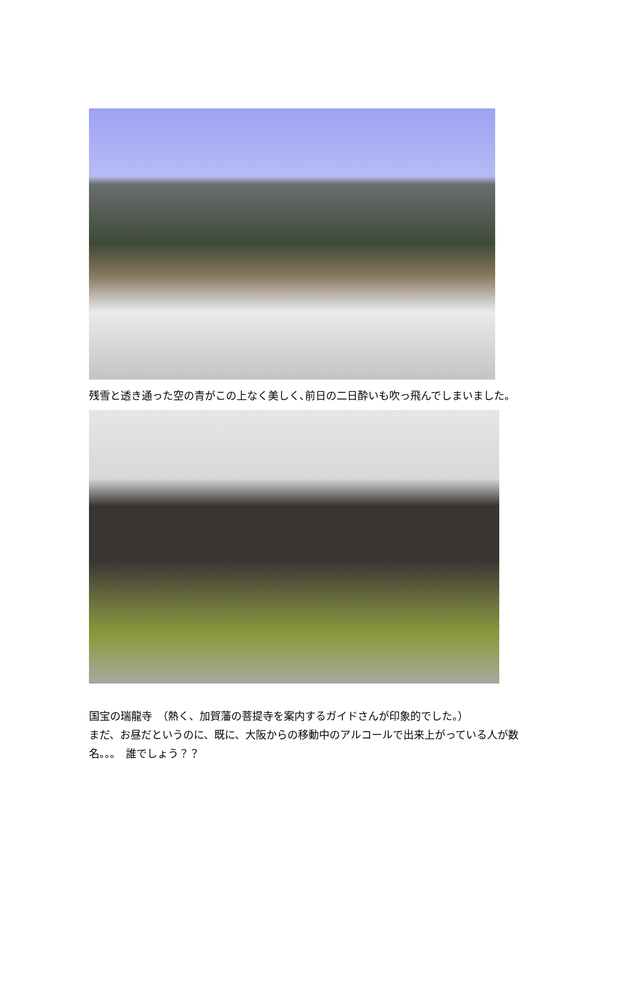残雪と透き通った空の青がこの上なく美しく､前日の二日酔いも吹っ飛んでしまいました。
国宝の瑞龍寺　（熱く、加賀藩の菩提寺を案内するガイドさんが印象的でした。）
まだ、お昼だというのに、既に、大阪からの移動中のアルコールで出来上がっている人が数名。。。　誰でしょう？？